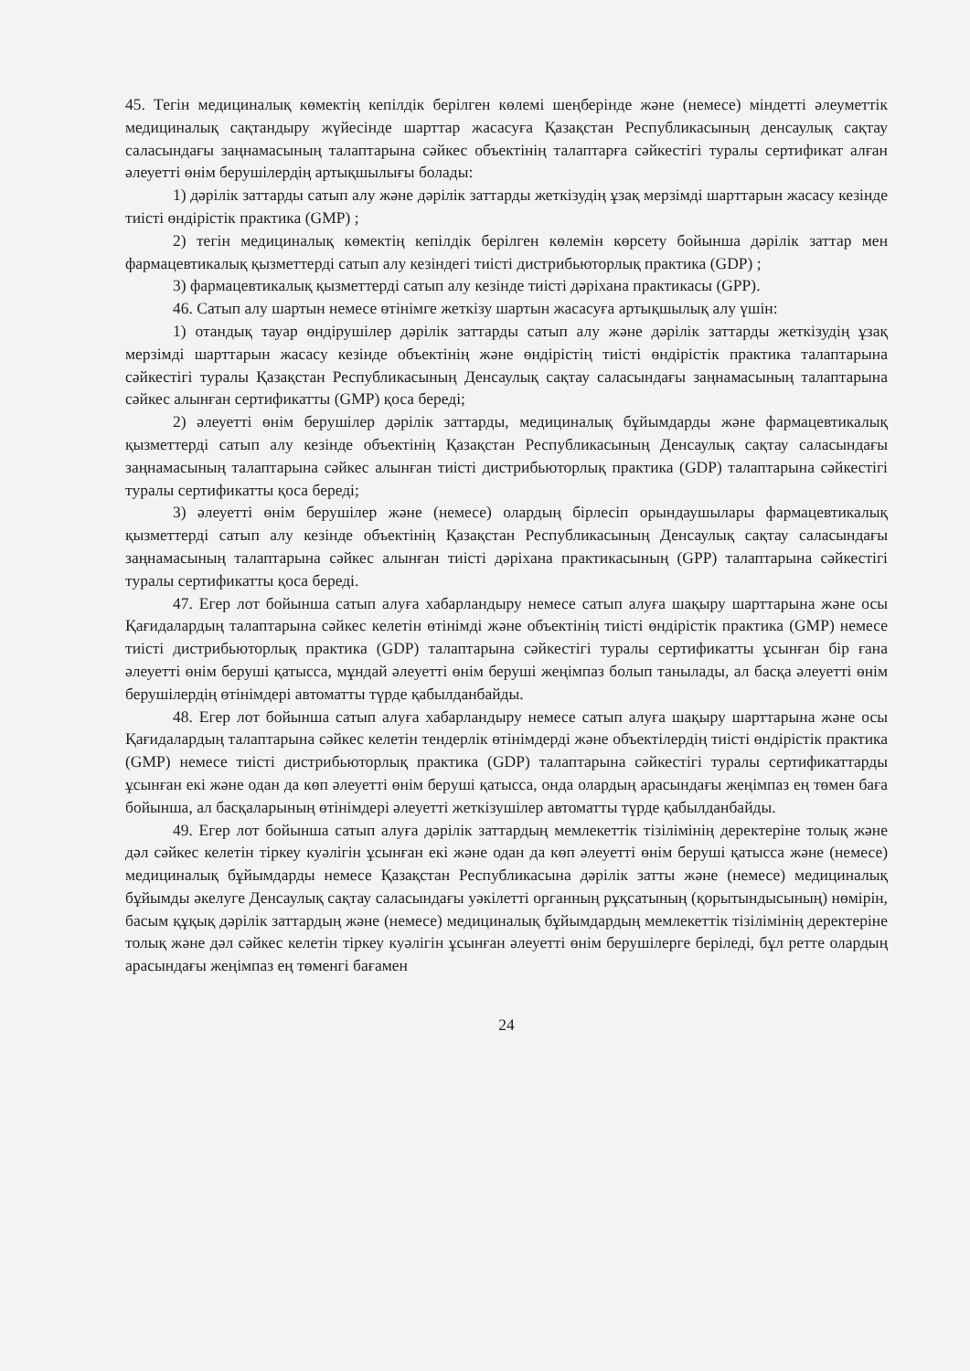45. Тегін медициналық көмектің кепілдік берілген көлемі шеңберінде және (немесе) міндетті әлеуметтік медициналық сақтандыру жүйесінде шарттар жасасуға Қазақстан Республикасының денсаулық сақтау саласындағы заңнамасының талаптарына сәйкес объектінің талаптарға сәйкестігі туралы сертификат алған әлеуетті өнім берушілердің артықшылығы болады:
1) дәрілік заттарды сатып алу және дәрілік заттарды жеткізудің ұзақ мерзімді шарттарын жасасу кезінде тиісті өндірістік практика (GMP) ;
2) тегін медициналық көмектің кепілдік берілген көлемін көрсету бойынша дәрілік заттар мен фармацевтикалық қызметтерді сатып алу кезіндегі тиісті дистрибьюторлық практика (GDP) ;
3) фармацевтикалық қызметтерді сатып алу кезінде тиісті дәріхана практикасы (GPP).
46. Сатып алу шартын немесе өтінімге жеткізу шартын жасасуға артықшылық алу үшін:
1) отандық тауар өндірушілер дәрілік заттарды сатып алу және дәрілік заттарды жеткізудің ұзақ мерзімді шарттарын жасасу кезінде объектінің және өндірістің тиісті өндірістік практика талаптарына сәйкестігі туралы Қазақстан Республикасының Денсаулық сақтау саласындағы заңнамасының талаптарына сәйкес алынған сертификатты (GMP) қоса береді;
2) әлеуетті өнім берушілер дәрілік заттарды, медициналық бұйымдарды және фармацевтикалық қызметтерді сатып алу кезінде объектінің Қазақстан Республикасының Денсаулық сақтау саласындағы заңнамасының талаптарына сәйкес алынған тиісті дистрибьюторлық практика (GDP) талаптарына сәйкестігі туралы сертификатты қоса береді;
3) әлеуетті өнім берушілер және (немесе) олардың бірлесіп орындаушылары фармацевтикалық қызметтерді сатып алу кезінде объектінің Қазақстан Республикасының Денсаулық сақтау саласындағы заңнамасының талаптарына сәйкес алынған тиісті дәріхана практикасының (GPP) талаптарына сәйкестігі туралы сертификатты қоса береді.
47. Егер лот бойынша сатып алуға хабарландыру немесе сатып алуға шақыру шарттарына және осы Қағидалардың талаптарына сәйкес келетін өтінімді және объектінің тиісті өндірістік практика (GMP) немесе тиісті дистрибьюторлық практика (GDP) талаптарына сәйкестігі туралы сертификатты ұсынған бір ғана әлеуетті өнім беруші қатысса, мұндай әлеуетті өнім беруші жеңімпаз болып танылады, ал басқа әлеуетті өнім берушілердің өтінімдері автоматты түрде қабылданбайды.
48. Егер лот бойынша сатып алуға хабарландыру немесе сатып алуға шақыру шарттарына және осы Қағидалардың талаптарына сәйкес келетін тендерлік өтінімдерді және объектілердің тиісті өндірістік практика (GMP) немесе тиісті дистрибьюторлық практика (GDP) талаптарына сәйкестігі туралы сертификаттарды ұсынған екі және одан да көп әлеуетті өнім беруші қатысса, онда олардың арасындағы жеңімпаз ең төмен баға бойынша, ал басқаларының өтінімдері әлеуетті жеткізушілер автоматты түрде қабылданбайды.
49. Егер лот бойынша сатып алуға дәрілік заттардың мемлекеттік тізілімінің деректеріне толық және дәл сәйкес келетін тіркеу куәлігін ұсынған екі және одан да көп әлеуетті өнім беруші қатысса және (немесе) медициналық бұйымдарды немесе Қазақстан Республикасына дәрілік затты және (немесе) медициналық бұйымды әкелуге Денсаулық сақтау саласындағы уәкілетті органның рұқсатының (қорытындысының) нөмірін, басым құқық дәрілік заттардың және (немесе) медициналық бұйымдардың мемлекеттік тізілімінің деректеріне толық және дәл сәйкес келетін тіркеу куәлігін ұсынған әлеуетті өнім берушілерге беріледі, бұл ретте олардың арасындағы жеңімпаз ең төменгі бағамен
24